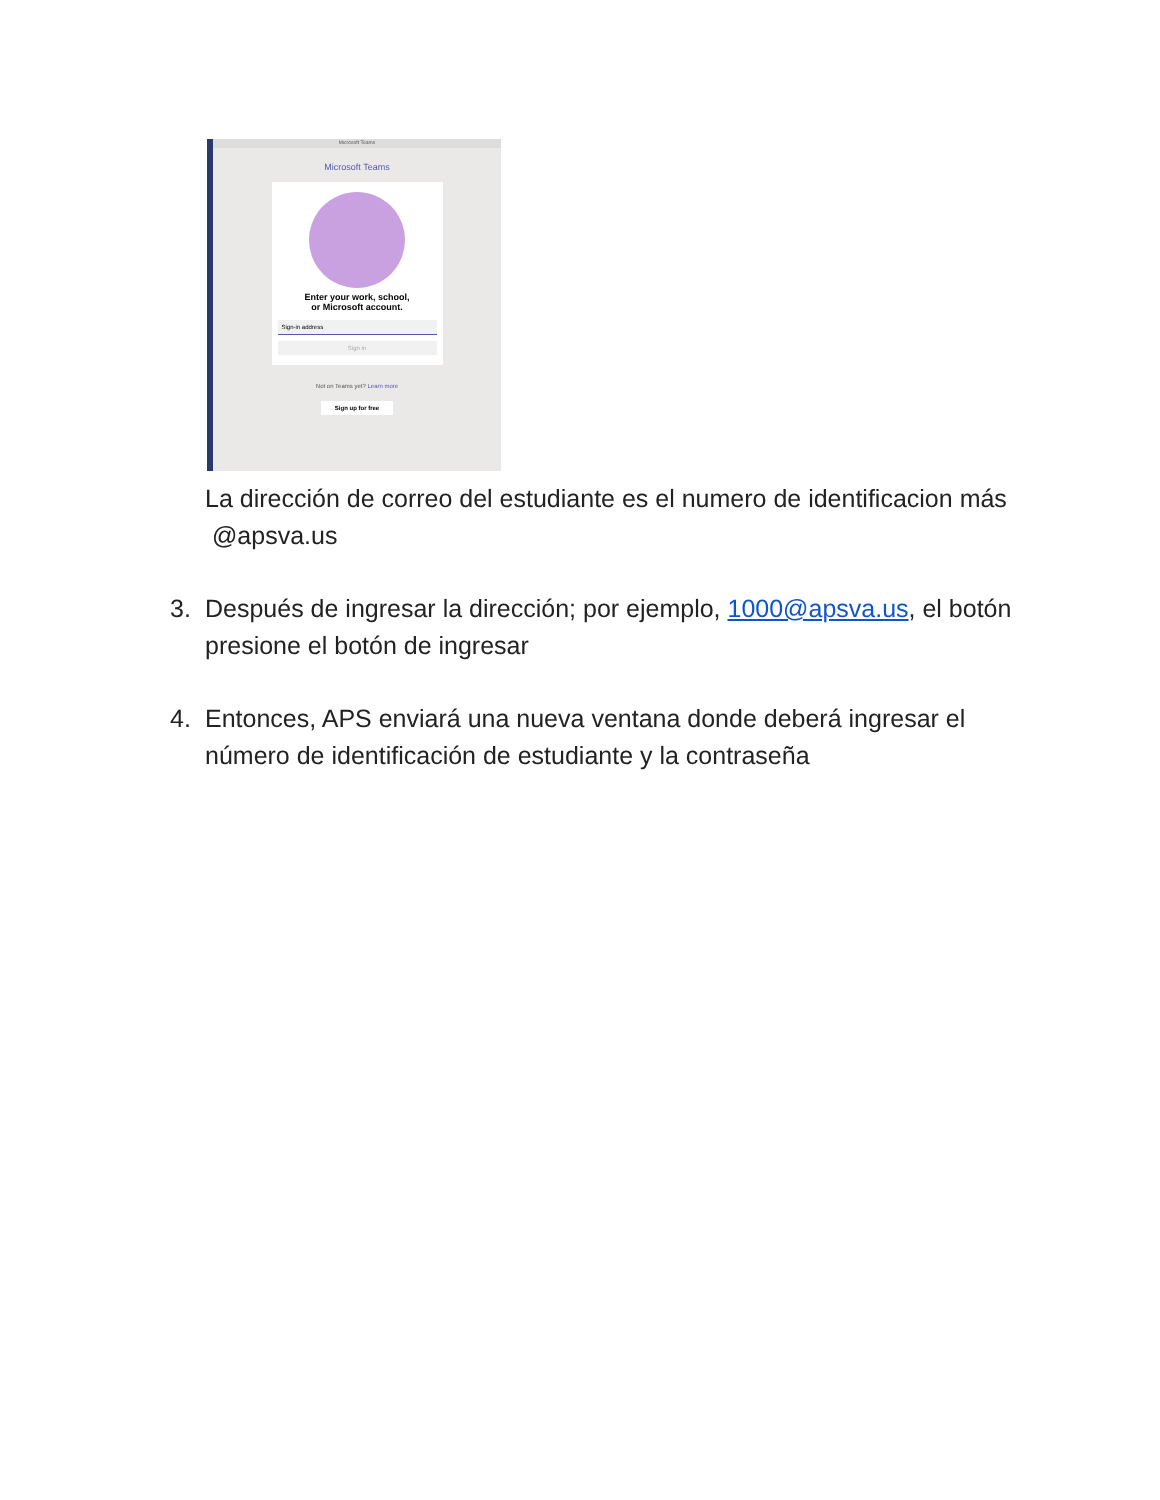Microsoft Teams
Microsoft Teams
Enter your work, school,
or Microsoft account.
Sign-in address
Sign in
Not on Teams yet? Learn more
Sign up for free
La dirección de correo del estudiante es el numero de identificacion más @apsva.us
3. Después de ingresar la dirección; por ejemplo, 1000@apsva.us, el botón presione el botón de ingresar
4. Entonces, APS enviará una nueva ventana donde deberá ingresar el número de identificación de estudiante y la contraseña